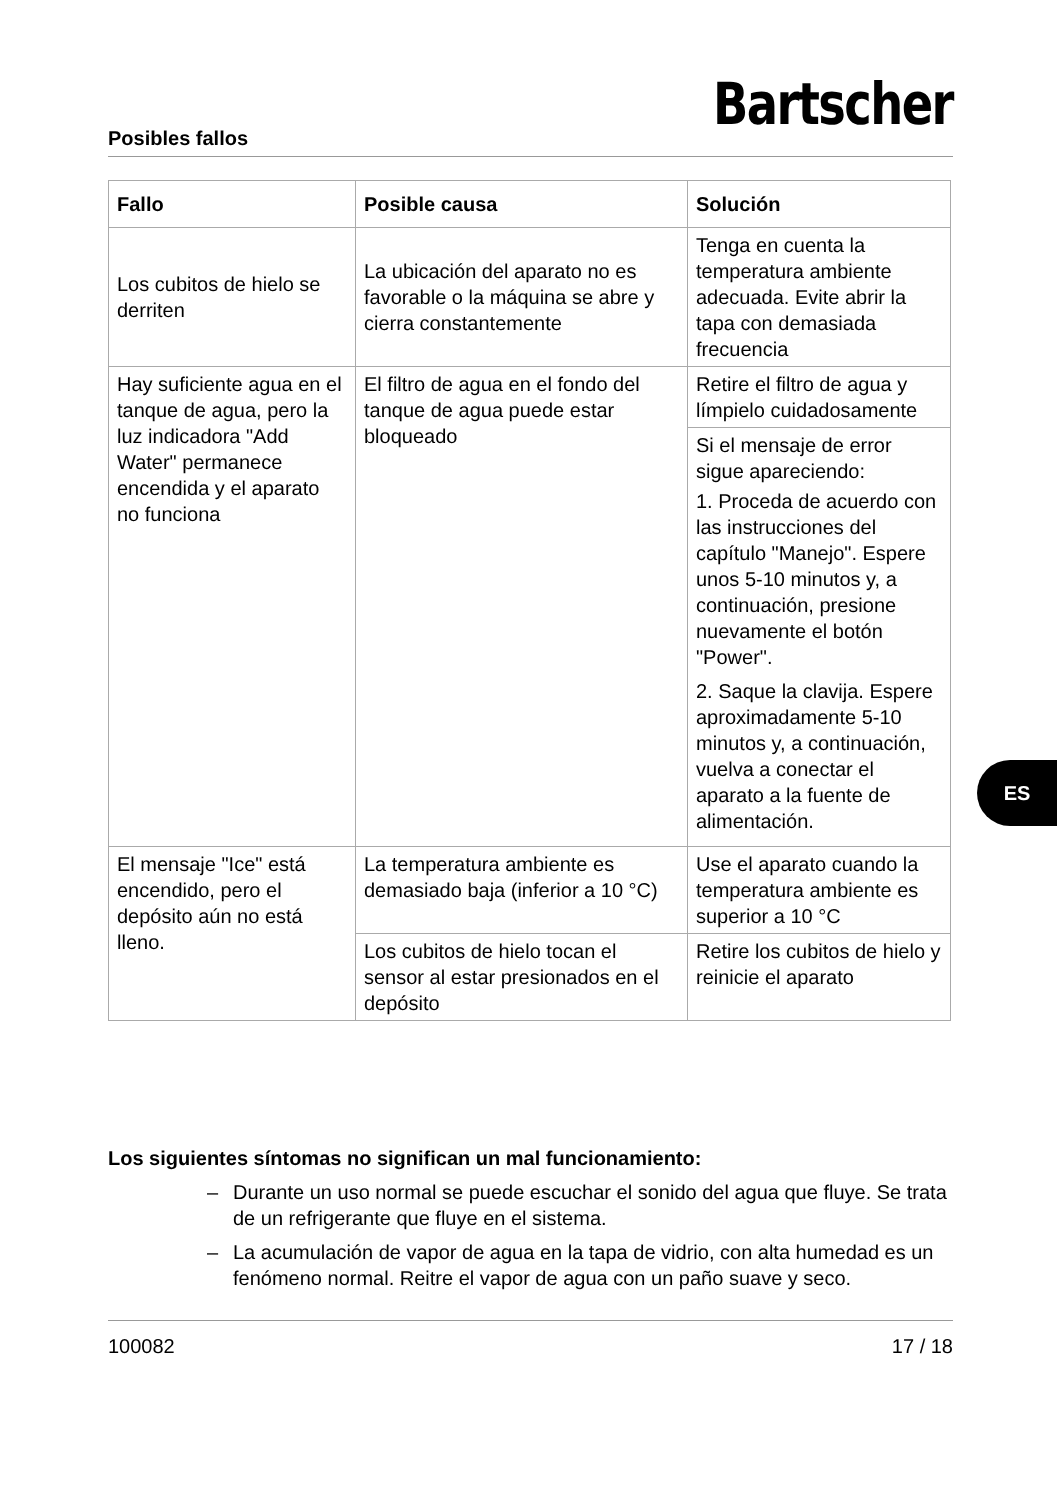Posibles fallos Bartscher
| Fallo | Posible causa | Solución |
| --- | --- | --- |
| Los cubitos de hielo se derriten | La ubicación del aparato no es favorable o la máquina se abre y cierra constantemente | Tenga en cuenta la temperatura ambiente adecuada. Evite abrir la tapa con demasiada frecuencia |
| Hay suficiente agua en el tanque de agua, pero la luz indicadora "Add Water" permanece encendida y el aparato no funciona | El filtro de agua en el fondo del tanque de agua puede estar bloqueado | Retire el filtro de agua y límpielo cuidadosamente |
| | | Si el mensaje de error sigue apareciendo: 1. Proceda de acuerdo con las instrucciones del capítulo "Manejo". Espere unos 5-10 minutos y, a continuación, presione nuevamente el botón "Power". 2. Saque la clavija. Espere aproximadamente 5-10 minutos y, a continuación, vuelva a conectar el aparato a la fuente de alimentación. |
| El mensaje "Ice" está encendido, pero el depósito aún no está lleno. | La temperatura ambiente es demasiado baja (inferior a 10 °C) | Use el aparato cuando la temperatura ambiente es superior a 10 °C |
| | Los cubitos de hielo tocan el sensor al estar presionados en el depósito | Retire los cubitos de hielo y reinicie el aparato |
Los siguientes síntomas no significan un mal funcionamiento:
– Durante un uso normal se puede escuchar el sonido del agua que fluye. Se trata de un refrigerante que fluye en el sistema.
– La acumulación de vapor de agua en la tapa de vidrio, con alta humedad es un fenómeno normal. Reitre el vapor de agua con un paño suave y seco.
ES
100082 17 / 18